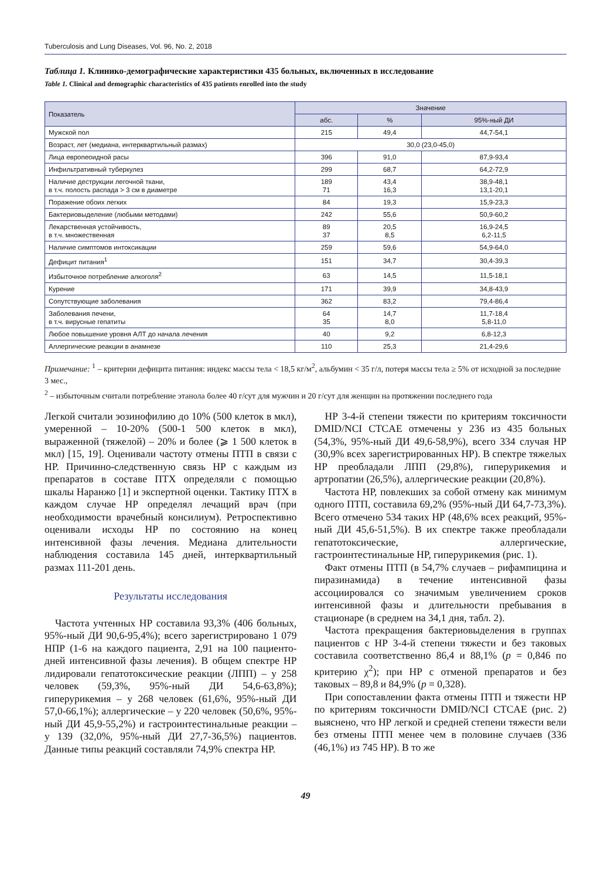Tuberculosis and Lung Diseases, Vol. 96, No. 2, 2018
Таблица 1. Клинико-демографические характеристики 435 больных, включенных в исследование
Table 1. Clinical and demographic characteristics of 435 patients enrolled into the study
| Показатель | Значение | | |
| --- | --- | --- | --- |
| | абс. | % | 95%-ный ДИ |
| Мужской пол | 215 | 49,4 | 44,7-54,1 |
| Возраст, лет (медиана, интерквартильный размах) | 30,0 (23,0-45,0) | | |
| Лица европеоидной расы | 396 | 91,0 | 87,9-93,4 |
| Инфильтративный туберкулез | 299 | 68,7 | 64,2-72,9 |
| Наличие деструкции легочной ткани, в т.ч. полость распада > 3 см в диаметре | 189 71 | 43,4 16,3 | 38,9-48,1 13,1-20,1 |
| Поражение обоих легких | 84 | 19,3 | 15,9-23,3 |
| Бактериовыделение (любыми методами) | 242 | 55,6 | 50,9-60,2 |
| Лекарственная устойчивость, в т.ч. множественная | 89 37 | 20,5 8,5 | 16,9-24,5 6,2-11,5 |
| Наличие симптомов интоксикации | 259 | 59,6 | 54,9-64,0 |
| Дефицит питания<sup>1</sup> | 151 | 34,7 | 30,4-39,3 |
| Избыточное потребление алкоголя<sup>2</sup> | 63 | 14,5 | 11,5-18,1 |
| Курение | 171 | 39,9 | 34,8-43,9 |
| Сопутствующие заболевания | 362 | 83,2 | 79,4-86,4 |
| Заболевания печени, в т.ч. вирусные гепатиты | 64 35 | 14,7 8,0 | 11,7-18,4 5,8-11,0 |
| Любое повышение уровня АЛТ до начала лечения | 40 | 9,2 | 6,8-12,3 |
| Аллергические реакции в анамнезе | 110 | 25,3 | 21,4-29,6 |
Примечание: <sup>1</sup> – критерии дефицита питания: индекс массы тела < 18,5 кг/м<sup>2</sup>, альбумин < 35 г/л, потеря массы тела ≥ 5% от исходной за последние 3 мес.,
<sup>2</sup> – избыточным считали потребление этанола более 40 г/сут для мужчин и 20 г/сут для женщин на протяжении последнего года
Легкой считали эозинофилию до 10% (500 клеток в мкл), умеренной – 10-20% (500-1 500 клеток в мкл), выраженной (тяжелой) – 20% и более (⩾ 1 500 клеток в мкл) [15, 19]. Оценивали частоту отмены ПТП в связи с НР. Причинно-следственную связь НР с каждым из препаратов в составе ПТХ определяли с помощью шкалы Наранжо [1] и экспертной оценки. Тактику ПТХ в каждом случае НР определял лечащий врач (при необходимости врачебный консилиум). Ретроспективно оценивали исходы НР по состоянию на конец интенсивной фазы лечения. Медиана длительности наблюдения составила 145 дней, интерквартильный размах 111-201 день.
Результаты исследования
Частота учтенных НР составила 93,3% (406 больных, 95%-ный ДИ 90,6-95,4%); всего зарегистрировано 1 079 НПР (1-6 на каждого пациента, 2,91 на 100 пациенто-дней интенсивной фазы лечения). В общем спектре НР лидировали гепатотоксические реакции (ЛПП) – у 258 человек (59,3%, 95%-ный ДИ 54,6-63,8%); гиперурикемия – у 268 человек (61,6%, 95%-ный ДИ 57,0-66,1%); аллергические – у 220 человек (50,6%, 95%-ный ДИ 45,9-55,2%) и гастроинтестинальные реакции – у 139 (32,0%, 95%-ный ДИ 27,7-36,5%) пациентов. Данные типы реакций составляли 74,9% спектра НР.
НР 3-4-й степени тяжести по критериям токсичности DMID/NCI CTCAE отмечены у 236 из 435 больных (54,3%, 95%-ный ДИ 49,6-58,9%), всего 334 случая НР (30,9% всех зарегистрированных НР). В спектре тяжелых НР преобладали ЛПП (29,8%), гиперурикемия и артропатии (26,5%), аллергические реакции (20,8%).
Частота НР, повлекших за собой отмену как минимум одного ПТП, составила 69,2% (95%-ный ДИ 64,7-73,3%). Всего отмечено 534 таких НР (48,6% всех реакций, 95%-ный ДИ 45,6-51,5%). В их спектре также преобладали гепатотоксические, аллергические, гастроинтестинальные НР, гиперурикемия (рис. 1).
Факт отмены ПТП (в 54,7% случаев – рифампицина и пиразинамида) в течение интенсивной фазы ассоциировался со значимым увеличением сроков интенсивной фазы и длительности пребывания в стационаре (в среднем на 34,1 дня, табл. 2).
Частота прекращения бактериовыделения в группах пациентов с НР 3-4-й степени тяжести и без таковых составила соответственно 86,4 и 88,1% (p = 0,846 по критерию χ<sup>2</sup>); при НР с отменой препаратов и без таковых – 89,8 и 84,9% (p = 0,328).
При сопоставлении факта отмены ПТП и тяжести НР по критериям токсичности DMID/NCI CTCAE (рис. 2) выяснено, что НР легкой и средней степени тяжести вели без отмены ПТП менее чем в половине случаев (336 (46,1%) из 745 НР). В то же
49